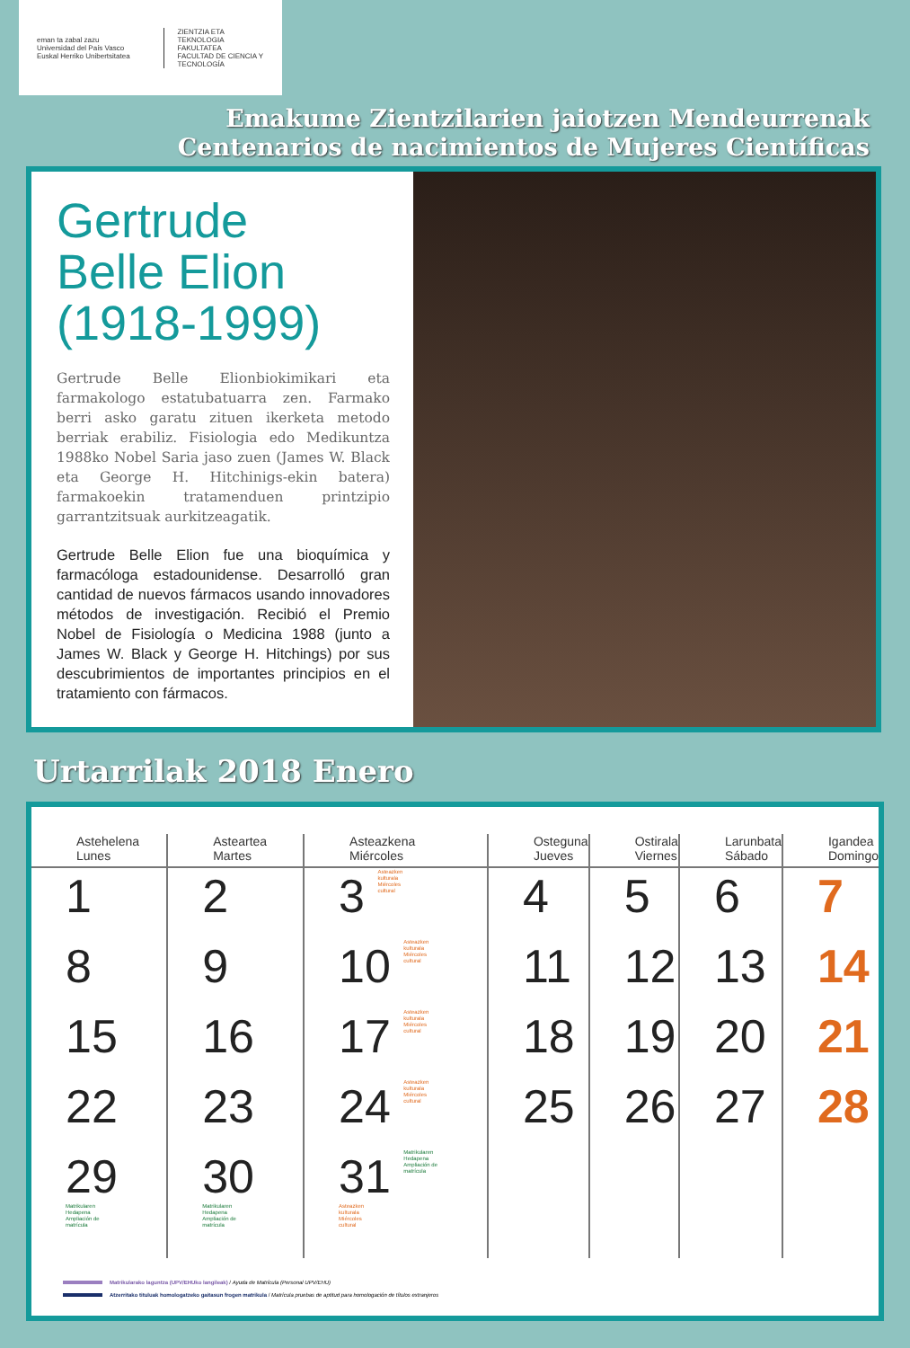eman ta zabal zazu
Universidad del País Vasco Euskal Herriko Unibertsitatea
ZIENTZIA ETA TEKNOLOGIA FAKULTATEA
FACULTAD DE CIENCIA Y TECNOLOGÍA
Emakume Zientzilarien jaiotzen Mendeurrenak
Centenarios de nacimientos de Mujeres Científicas
Gertrude
Belle Elion
(1918-1999)
Gertrude Belle Elionbiokimikari eta farmakologo estatubatuarra zen. Farmako berri asko garatu zituen ikerketa metodo berriak erabiliz. Fisiologia edo Medikuntza 1988ko Nobel Saria jaso zuen (James W. Black eta George H. Hitchinigs-ekin batera) farmakoekin tratamenduen printzipio garrantzitsuak aurkitzeagatik.
Gertrude Belle Elion fue una bioquímica y farmacóloga estadounidense. Desarrolló gran cantidad de nuevos fármacos usando innovadores métodos de investigación. Recibió el Premio Nobel de Fisiología o Medicina 1988 (junto a James W. Black y George H. Hitchings) por sus descubrimientos de importantes principios en el tratamiento con fármacos.
Urtarrilak 2018 Enero
| Astehelena Lunes | Asteartea Martes | Asteazkena Miércoles | Osteguna Jueves | Ostirala Viernes | Larunbata Sábado | Igandea Domingo |
| --- | --- | --- | --- | --- | --- | --- |
| 1 | 2 | 3 Asteazken kulturala Miércoles cultural | 4 | 5 | 6 | 7 |
| 8 | 9 | 10 Asteazken kulturala Miércoles cultural | 11 | 12 | 13 | 14 |
| 15 | 16 | 17 Asteazken kulturala Miércoles cultural | 18 | 19 | 20 | 21 |
| 22 | 23 | 24 Asteazken kulturala Miércoles cultural | 25 | 26 | 27 | 28 |
| 29 Matrikularen Hedapena Ampliación de matrícula | 30 Matrikularen Hedapena Ampliación de matrícula | 31 Matrikularen Hedapena Ampliación de matrícula Asteazken kulturala Miércoles cultural | | | | |
Matrikularako laguntza (UPV/EHUko langileak) / Ayuda de Matrícula (Personal UPV/EHU)
Atzerritako tituluak homologatzeko gaitasun frogen matrikula / Matrícula pruebas de aptitud para homologación de títulos extranjeros